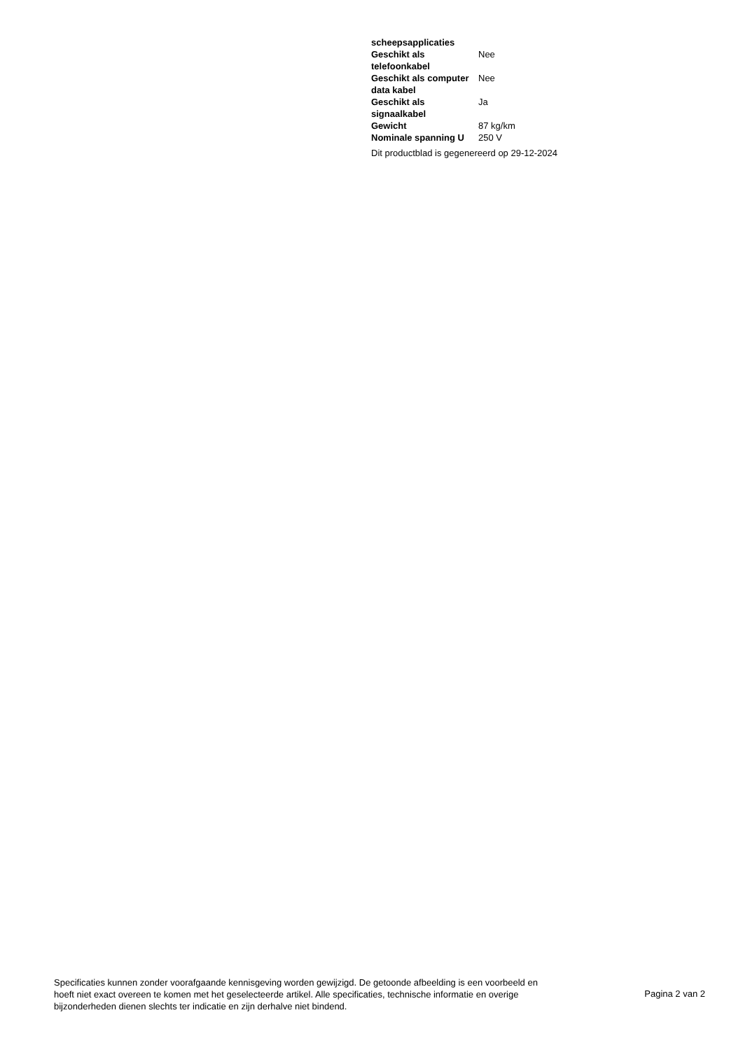| scheepsapplicaties | |
| Geschikt als telefoonkabel | Nee |
| Geschikt als computer data kabel | Nee |
| Geschikt als signaalkabel | Ja |
| Gewicht | 87 kg/km |
| Nominale spanning U | 250 V |
Dit productblad is gegenereerd op 29-12-2024
Specificaties kunnen zonder voorafgaande kennisgeving worden gewijzigd. De getoonde afbeelding is een voorbeeld en hoeft niet exact overeen te komen met het geselecteerde artikel. Alle specificaties, technische informatie en overige bijzonderheden dienen slechts ter indicatie en zijn derhalve niet bindend.
Pagina 2 van 2